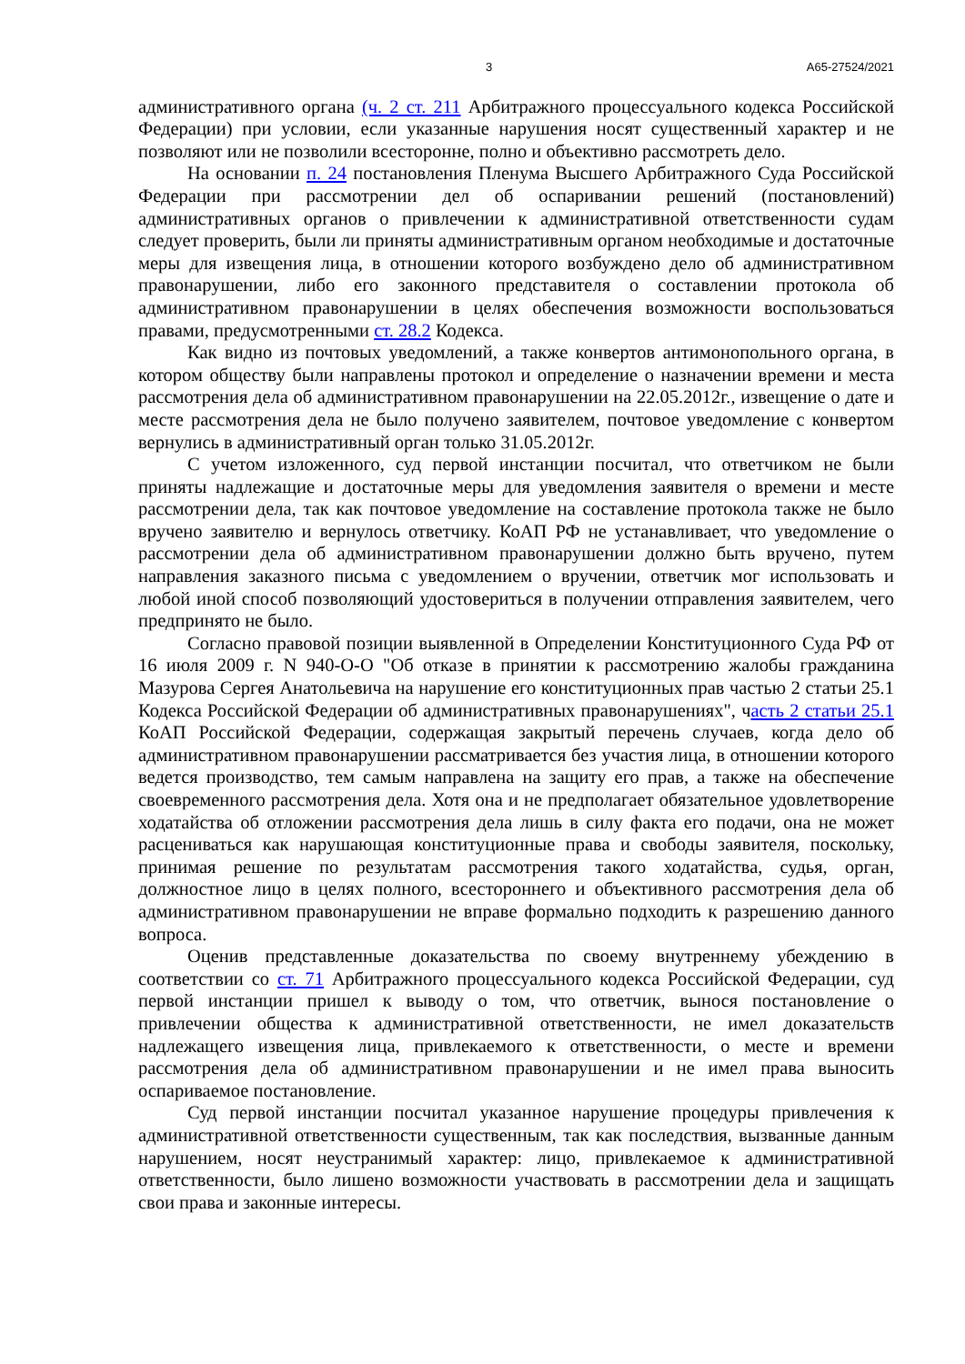3 А65-27524/2021
административного органа (ч. 2 ст. 211 Арбитражного процессуального кодекса Российской Федерации) при условии, если указанные нарушения носят существенный характер и не позволяют или не позволили всесторонне, полно и объективно рассмотреть дело.
На основании п. 24 постановления Пленума Высшего Арбитражного Суда Российской Федерации при рассмотрении дел об оспаривании решений (постановлений) административных органов о привлечении к административной ответственности судам следует проверить, были ли приняты административным органом необходимые и достаточные меры для извещения лица, в отношении которого возбуждено дело об административном правонарушении, либо его законного представителя о составлении протокола об административном правонарушении в целях обеспечения возможности воспользоваться правами, предусмотренными ст. 28.2 Кодекса.
Как видно из почтовых уведомлений, а также конвертов антимонопольного органа, в котором обществу были направлены протокол и определение о назначении времени и места рассмотрения дела об административном правонарушении на 22.05.2012г., извещение о дате и месте рассмотрения дела не было получено заявителем, почтовое уведомление с конвертом вернулись в административный орган только 31.05.2012г.
С учетом изложенного, суд первой инстанции посчитал, что ответчиком не были приняты надлежащие и достаточные меры для уведомления заявителя о времени и месте рассмотрении дела, так как почтовое уведомление на составление протокола также не было вручено заявителю и вернулось ответчику. КоАП РФ не устанавливает, что уведомление о рассмотрении дела об административном правонарушении должно быть вручено, путем направления заказного письма с уведомлением о вручении, ответчик мог использовать и любой иной способ позволяющий удостовериться в получении отправления заявителем, чего предпринято не было.
Согласно правовой позиции выявленной в Определении Конституционного Суда РФ от 16 июля 2009 г. N 940-О-О "Об отказе в принятии к рассмотрению жалобы гражданина Мазурова Сергея Анатольевича на нарушение его конституционных прав частью 2 статьи 25.1 Кодекса Российской Федерации об административных правонарушениях", часть 2 статьи 25.1 КоАП Российской Федерации, содержащая закрытый перечень случаев, когда дело об административном правонарушении рассматривается без участия лица, в отношении которого ведется производство, тем самым направлена на защиту его прав, а также на обеспечение своевременного рассмотрения дела. Хотя она и не предполагает обязательное удовлетворение ходатайства об отложении рассмотрения дела лишь в силу факта его подачи, она не может расцениваться как нарушающая конституционные права и свободы заявителя, поскольку, принимая решение по результатам рассмотрения такого ходатайства, судья, орган, должностное лицо в целях полного, всестороннего и объективного рассмотрения дела об административном правонарушении не вправе формально подходить к разрешению данного вопроса.
Оценив представленные доказательства по своему внутреннему убеждению в соответствии со ст. 71 Арбитражного процессуального кодекса Российской Федерации, суд первой инстанции пришел к выводу о том, что ответчик, вынося постановление о привлечении общества к административной ответственности, не имел доказательств надлежащего извещения лица, привлекаемого к ответственности, о месте и времени рассмотрения дела об административном правонарушении и не имел права выносить оспариваемое постановление.
Суд первой инстанции посчитал указанное нарушение процедуры привлечения к административной ответственности существенным, так как последствия, вызванные данным нарушением, носят неустранимый характер: лицо, привлекаемое к административной ответственности, было лишено возможности участвовать в рассмотрении дела и защищать свои права и законные интересы.